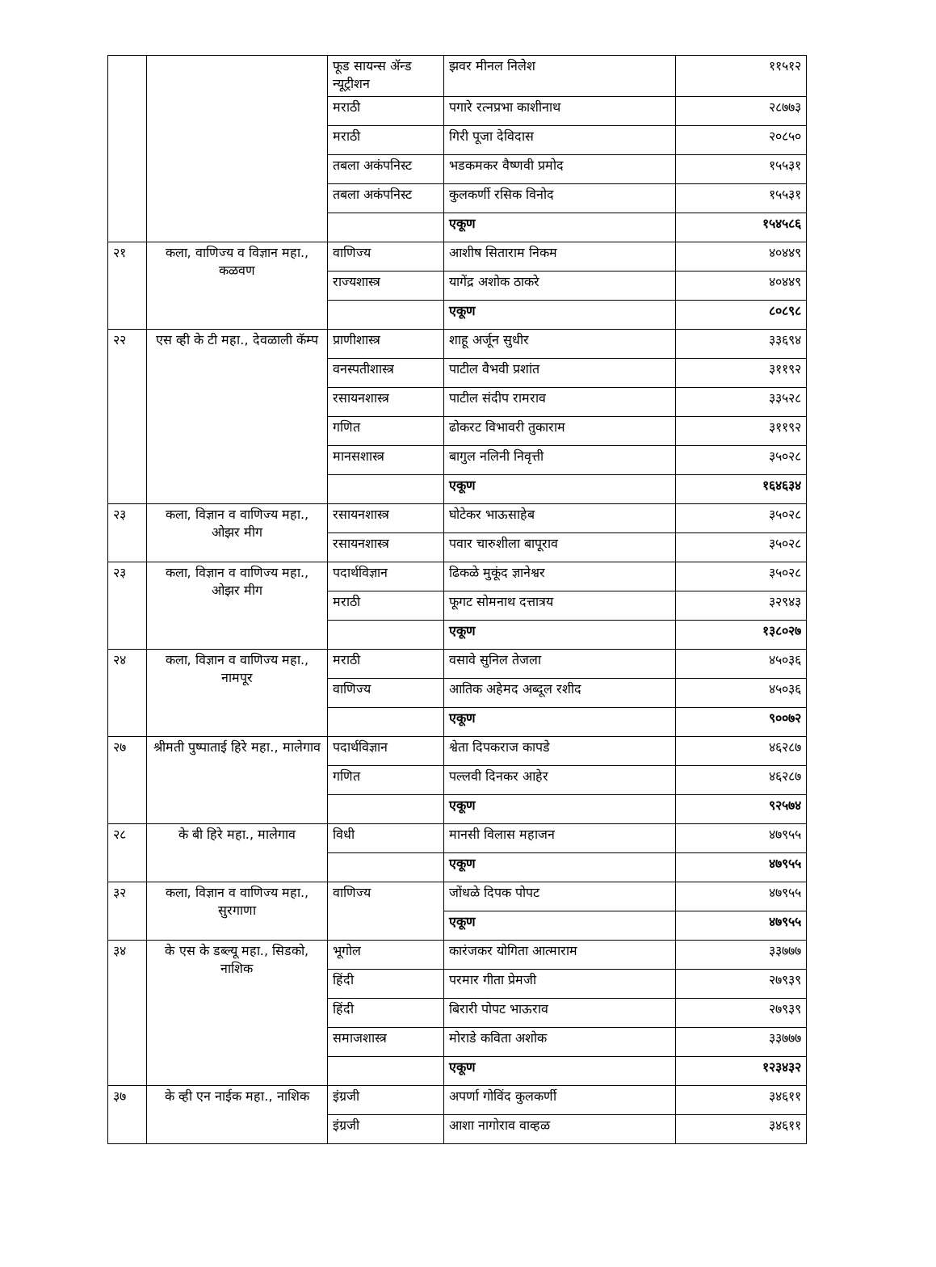| | | फूड सायन्स ॲन्ड न्यूट्रीशन | झवर मीनल निलेश | ११५१२ |
| | | मराठी | पगारे रत्नप्रभा काशीनाथ | २८७७३ |
| | | मराठी | गिरी पूजा देविदास | २०८५० |
| | | तबला अकंपनिस्ट | भडकमकर वैष्णवी प्रमोद | १५५३१ |
| | | तबला अकंपनिस्ट | कुलकर्णी रसिक विनोद | १५५३१ |
| | | | एकूण | १५४५८६ |
| २१ | कला, वाणिज्य व विज्ञान महा., कळवण | वाणिज्य | आशीष सिताराम निकम | ४०४४९ |
| | | राज्यशास्त्र | यागेंद्र अशोक ठाकरे | ४०४४९ |
| | | | एकूण | ८०८९८ |
| २२ | एस व्ही के टी महा., देवळाली कॅम्प | प्राणीशास्त्र | शाहू अर्जून सुधीर | ३३६९४ |
| | | वनस्पतीशास्त्र | पाटील वैभवी प्रशांत | ३११९२ |
| | | रसायनशास्त्र | पाटील संदीप रामराव | ३३५२८ |
| | | गणित | ढोकरट विभावरी तुकाराम | ३११९२ |
| | | मानसशास्त्र | बागुल नलिनी निवृत्ती | ३५०२८ |
| | | | एकूण | १६४६३४ |
| २३ | कला, विज्ञान व वाणिज्य महा., ओझर मीग | रसायनशास्त्र | घोटेकर भाऊसाहेब | ३५०२८ |
| | | रसायनशास्त्र | पवार चारुशीला बापूराव | ३५०२८ |
| २३ | कला, विज्ञान व वाणिज्य महा., ओझर मीग | पदार्थविज्ञान | ढिकळे मुकूंद ज्ञानेश्वर | ३५०२८ |
| | | मराठी | फूगट सोमनाथ दत्तात्रय | ३२९४३ |
| | | | एकूण | १३८०२७ |
| २४ | कला, विज्ञान व वाणिज्य महा., नामपूर | मराठी | वसावे सुनिल तेजला | ४५०३६ |
| | | वाणिज्य | आतिक अहेमद अब्दूल रशीद | ४५०३६ |
| | | | एकूण | ९००७२ |
| २७ | श्रीमती पुष्पाताई हिरे महा., मालेगाव | पदार्थविज्ञान | श्वेता दिपकराज कापडे | ४६२८७ |
| | | गणित | पल्लवी दिनकर आहेर | ४६२८७ |
| | | | एकूण | ९२५७४ |
| २८ | के बी हिरे महा., मालेगाव | विधी | मानसी विलास महाजन | ४७९५५ |
| | | | एकूण | ४७९५५ |
| ३२ | कला, विज्ञान व वाणिज्य महा., सुरगाणा | वाणिज्य | जोंधळे दिपक पोपट | ४७९५५ |
| | | | एकूण | ४७९५५ |
| ३४ | के एस के डब्ल्यू महा., सिडको, नाशिक | भूगोल | कारंजकर योगिता आत्माराम | ३३७७७ |
| | | हिंदी | परमार गीता प्रेमजी | २७९३९ |
| | | हिंदी | बिरारी पोपट भाऊराव | २७९३९ |
| | | समाजशास्त्र | मोराडे कविता अशोक | ३३७७७ |
| | | | एकूण | १२३४३२ |
| ३७ | के व्ही एन नाईक महा., नाशिक | इंग्रजी | अपर्णा गोविंद कुलकर्णी | ३४६११ |
| | | इंग्रजी | आशा नागोराव वाव्हळ | ३४६११ |